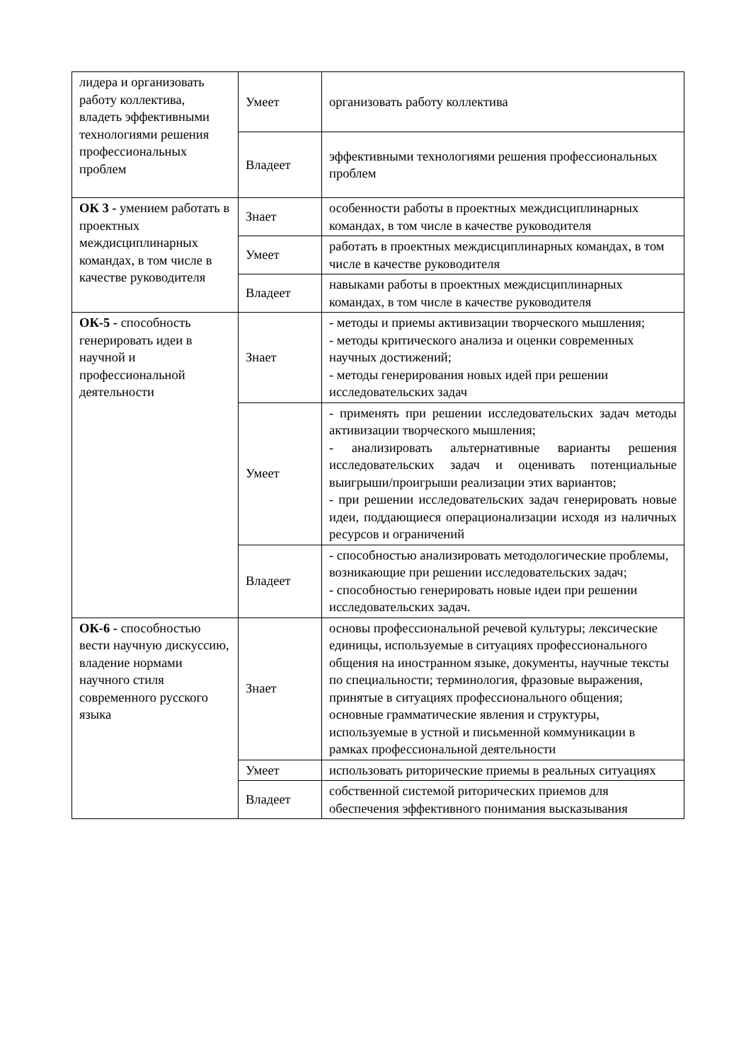| лидера и организовать работу коллектива, владеть эффективными технологиями решения профессиональных проблем | Умеет | организовать работу коллектива |
| | Владеет | эффективными технологиями решения профессиональных проблем |
| ОК 3 - умением работать в проектных междисциплинарных командах, в том числе в качестве руководителя | Знает | особенности работы в проектных междисциплинарных командах, в том числе в качестве руководителя |
| | Умеет | работать в проектных междисциплинарных командах, в том числе в качестве руководителя |
| | Владеет | навыками работы в проектных междисциплинарных командах, в том числе в качестве руководителя |
| ОК-5 - способность генерировать идеи в научной и профессиональной деятельности | Знает | - методы и приемы активизации творческого мышления; - методы критического анализа и оценки современных научных достижений; - методы генерирования новых идей при решении исследовательских задач |
| | Умеет | - применять при решении исследовательских задач методы активизации творческого мышления; - анализировать альтернативные варианты решения исследовательских задач и оценивать потенциальные выигрыши/проигрыши реализации этих вариантов; - при решении исследовательских задач генерировать новые идеи, поддающиеся операционализации исходя из наличных ресурсов и ограничений |
| | Владеет | - способностью анализировать методологические проблемы, возникающие при решении исследовательских задач; - способностью генерировать новые идеи при решении исследовательских задач. |
| ОК-6 - способностью вести научную дискуссию, владение нормами научного стиля современного русского языка | Знает | основы профессиональной речевой культуры; лексические единицы, используемые в ситуациях профессионального общения на иностранном языке, документы, научные тексты по специальности; терминология, фразовые выражения, принятые в ситуациях профессионального общения; основные грамматические явления и структуры, используемые в устной и письменной коммуникации в рамках профессиональной деятельности |
| | Умеет | использовать риторические приемы в реальных ситуациях |
| | Владеет | собственной системой риторических приемов для обеспечения эффективного понимания высказывания |